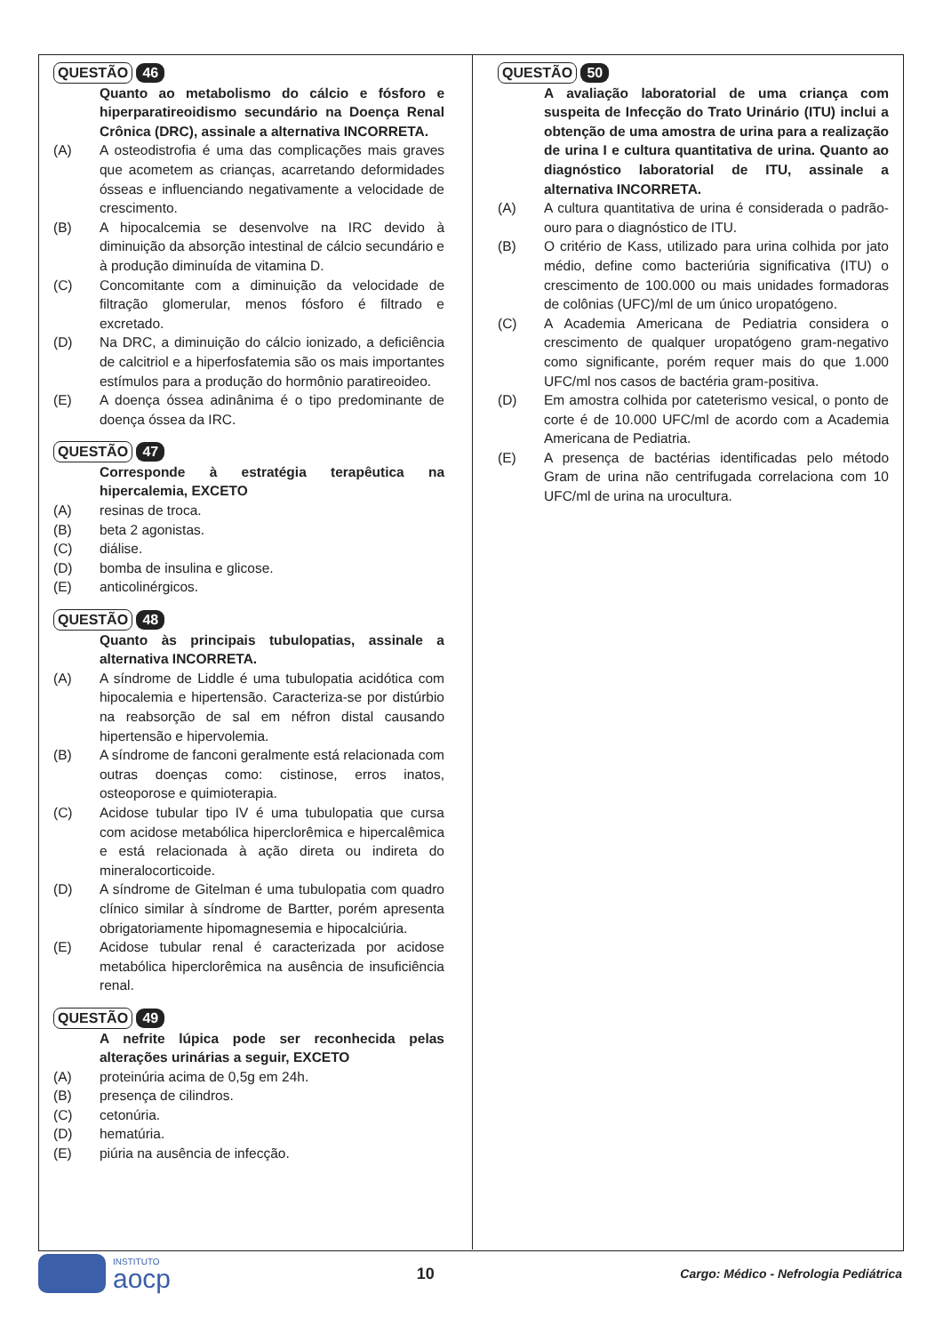QUESTÃO 46
Quanto ao metabolismo do cálcio e fósforo e hiperparatireoidismo secundário na Doença Renal Crônica (DRC), assinale a alternativa INCORRETA.
(A) A osteodistrofia é uma das complicações mais graves que acometem as crianças, acarretando deformidades ósseas e influenciando negativamente a velocidade de crescimento.
(B) A hipocalcemia se desenvolve na IRC devido à diminuição da absorção intestinal de cálcio secundário e à produção diminuída de vitamina D.
(C) Concomitante com a diminuição da velocidade de filtração glomerular, menos fósforo é filtrado e excretado.
(D) Na DRC, a diminuição do cálcio ionizado, a deficiência de calcitriol e a hiperfosfatemia são os mais importantes estímulos para a produção do hormônio paratireoideo.
(E) A doença óssea adinânima é o tipo predominante de doença óssea da IRC.
QUESTÃO 47
Corresponde à estratégia terapêutica na hipercalemia, EXCETO
(A) resinas de troca.
(B) beta 2 agonistas.
(C) diálise.
(D) bomba de insulina e glicose.
(E) anticolinérgicos.
QUESTÃO 48
Quanto às principais tubulopatias, assinale a alternativa INCORRETA.
(A) A síndrome de Liddle é uma tubulopatia acidótica com hipocalemia e hipertensão. Caracteriza-se por distúrbio na reabsorção de sal em néfron distal causando hipertensão e hipervolemia.
(B) A síndrome de fanconi geralmente está relacionada com outras doenças como: cistinose, erros inatos, osteoporose e quimioterapia.
(C) Acidose tubular tipo IV é uma tubulopatia que cursa com acidose metabólica hiperclorêmica e hipercalêmica e está relacionada à ação direta ou indireta do mineralocorticoide.
(D) A síndrome de Gitelman é uma tubulopatia com quadro clínico similar à síndrome de Bartter, porém apresenta obrigatoriamente hipomagnesemia e hipocalciúria.
(E) Acidose tubular renal é caracterizada por acidose metabólica hiperclorêmica na ausência de insuficiência renal.
QUESTÃO 49
A nefrite lúpica pode ser reconhecida pelas alterações urinárias a seguir, EXCETO
(A) proteinúria acima de 0,5g em 24h.
(B) presença de cilindros.
(C) cetonúria.
(D) hematúria.
(E) piúria na ausência de infecção.
QUESTÃO 50
A avaliação laboratorial de uma criança com suspeita de Infecção do Trato Urinário (ITU) inclui a obtenção de uma amostra de urina para a realização de urina I e cultura quantitativa de urina. Quanto ao diagnóstico laboratorial de ITU, assinale a alternativa INCORRETA.
(A) A cultura quantitativa de urina é considerada o padrão-ouro para o diagnóstico de ITU.
(B) O critério de Kass, utilizado para urina colhida por jato médio, define como bacteriúria significativa (ITU) o crescimento de 100.000 ou mais unidades formadoras de colônias (UFC)/ml de um único uropatógeno.
(C) A Academia Americana de Pediatria considera o crescimento de qualquer uropatógeno gram-negativo como significante, porém requer mais do que 1.000 UFC/ml nos casos de bactéria gram-positiva.
(D) Em amostra colhida por cateterismo vesical, o ponto de corte é de 10.000 UFC/ml de acordo com a Academia Americana de Pediatria.
(E) A presença de bactérias identificadas pelo método Gram de urina não centrifugada correlaciona com 10 UFC/ml de urina na urocultura.
INSTITUTO
aocp
10
Cargo: Médico - Nefrologia Pediátrica